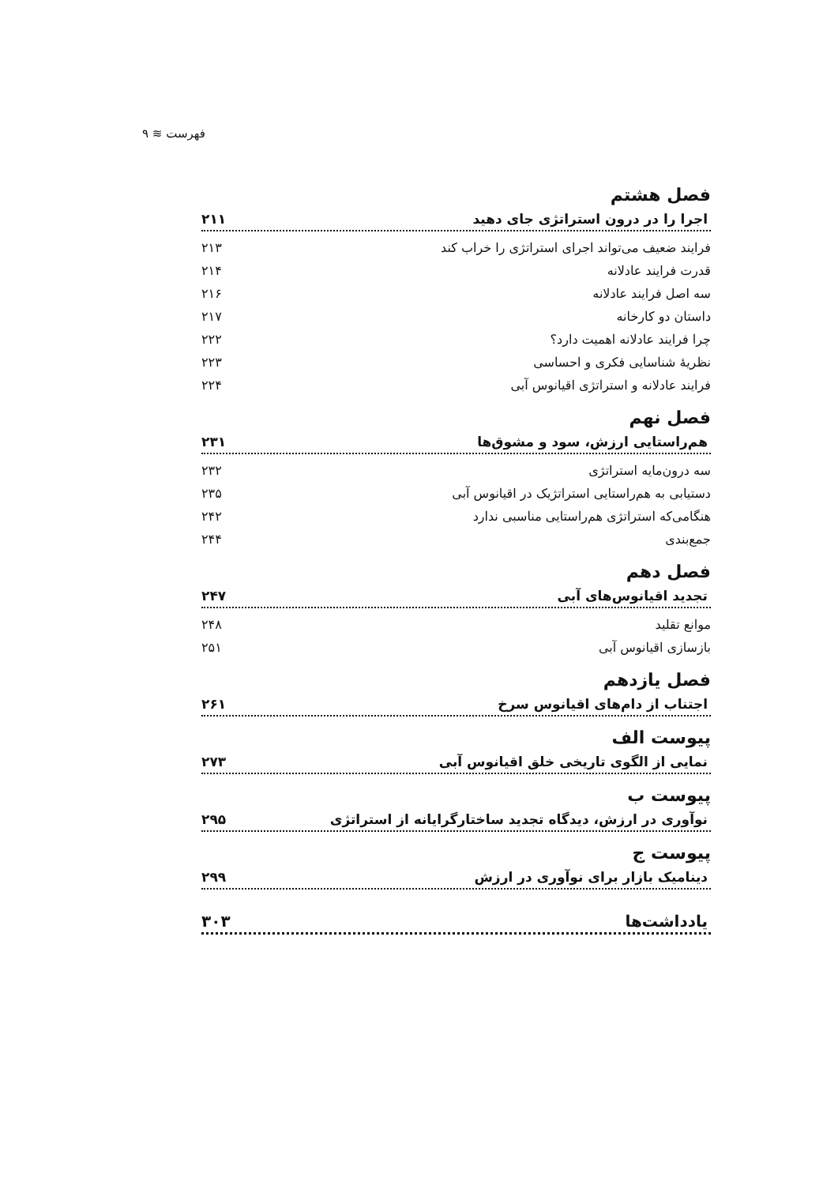فهرست ≋ ۹
فصل هشتم
اجرا را در درون استراتژی جای دهید ۲۱۱
فرایند ضعیف می‌تواند اجرای استراتژی را خراب کند ۲۱۳
قدرت فرایند عادلانه ۲۱۴
سه اصل فرایند عادلانه ۲۱۶
داستان دو کارخانه ۲۱۷
چرا فرایند عادلانه اهمیت دارد؟ ۲۲۲
نظریهٔ شناسایی فکری و احساسی ۲۲۳
فرایند عادلانه و استراتژی اقیانوس آبی ۲۲۴
فصل نهم
هم‌راستایی ارزش، سود و مشوق‌ها ۲۳۱
سه درون‌مایه استراتژی ۲۳۲
دستیابی به هم‌راستایی استراتژیک در اقیانوس آبی ۲۳۵
هنگامی‌که استراتژی هم‌راستایی مناسبی ندارد ۲۴۲
جمع‌بندی ۲۴۴
فصل دهم
تجدید اقیانوس‌های آبی ۲۴۷
موانع تقلید ۲۴۸
بازسازی اقیانوس آبی ۲۵۱
فصل یازدهم
اجتناب از دام‌های اقیانوس سرخ ۲۶۱
پیوست الف
نمایی از الگوی تاریخی خلق اقیانوس آبی ۲۷۳
پیوست ب
نوآوری در ارزش، دیدگاه تجدید ساختارگرایانه از استراتژی ۲۹۵
پیوست ج
دینامیک بازار برای نوآوری در ارزش ۲۹۹
یادداشت‌ها ۳۰۳